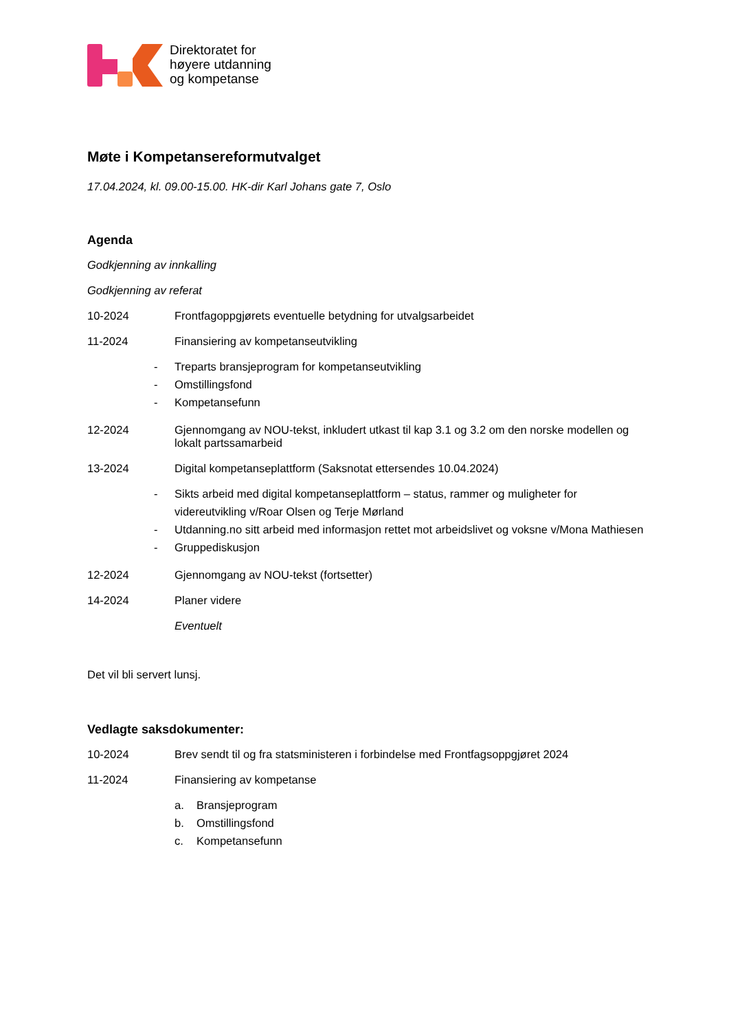Direktoratet for
høyere utdanning
og kompetanse
Møte i Kompetansereformutvalget
17.04.2024, kl. 09.00-15.00. HK-dir Karl Johans gate 7, Oslo
Agenda
Godkjenning av innkalling
Godkjenning av referat
10-2024 Frontfagoppgjørets eventuelle betydning for utvalgsarbeidet
11-2024 Finansiering av kompetanseutvikling
- Treparts bransjeprogram for kompetanseutvikling
- Omstillingsfond
- Kompetansefunn
12-2024 Gjennomgang av NOU-tekst, inkludert utkast til kap 3.1 og 3.2 om den norske modellen og lokalt partssamarbeid
13-2024 Digital kompetanseplattform (Saksnotat ettersendes 10.04.2024)
- Sikts arbeid med digital kompetanseplattform – status, rammer og muligheter for videreutvikling v/Roar Olsen og Terje Mørland
- Utdanning.no sitt arbeid med informasjon rettet mot arbeidslivet og voksne v/Mona Mathiesen
- Gruppediskusjon
12-2024 Gjennomgang av NOU-tekst (fortsetter)
14-2024 Planer videre
Eventuelt
Det vil bli servert lunsj.
Vedlagte saksdokumenter:
10-2024 Brev sendt til og fra statsministeren i forbindelse med Frontfagsoppgjøret 2024
11-2024 Finansiering av kompetanse
a. Bransjeprogram
b. Omstillingsfond
c. Kompetansefunn